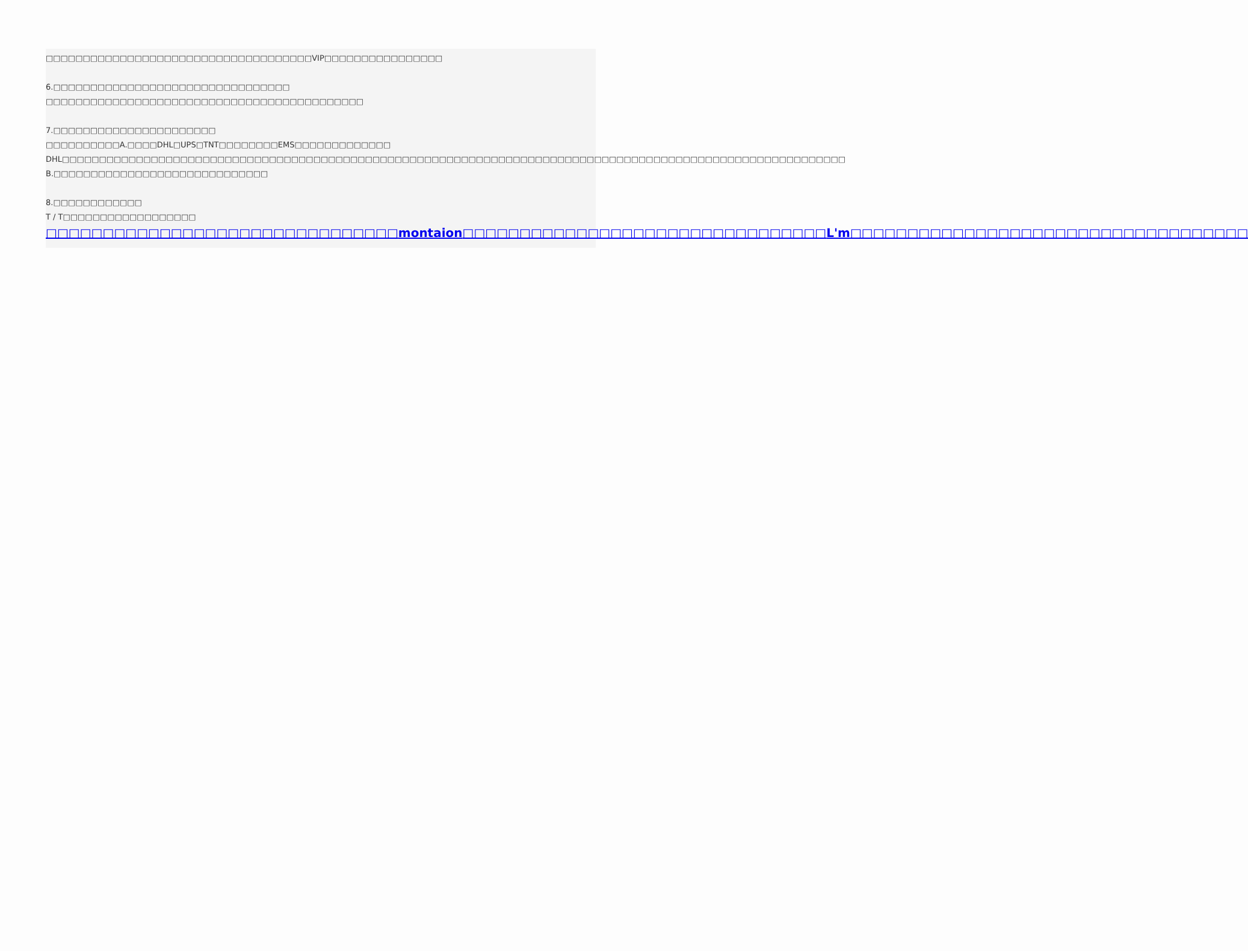□□□□□□□□□□□□□□□□□□□□□□□□□□□□□□□□□□□□VIP□□□□□□□□□□□□□□□□
6.□□□□□□□□□□□□□□□□□□□□□□□□□□□□□□□□
□□□□□□□□□□□□□□□□□□□□□□□□□□□□□□□□□□□□□□□□□□□
7.□□□□□□□□□□□□□□□□□□□□□□
□□□□□□□□□□A.□□□□DHL□UPS□TNT□□□□□□□□EMS□□□□□□□□□□□□□ DHL□□□□□□□□□□□□□□□□□□□□□□□□□□□□□□□□□□□□□□□□□□□□□□□□□□□□□□□□□□□□□□□□□□□□□□□□□□□□□□□□□□□□□□□□□□□□□□□□□□□□□□□□□□
B.□□□□□□□□□□□□□□□□□□□□□□□□□□□□□
8.□□□□□□□□□□□□
T / T□□□□□□□□□□□□□□□□□□
□□□□□□□□□□□□□□□□□□□□□□□□□□□□□□□montaion□□□□□□□□□□□□□□□□□□□□□□□□□□□□□□□□L'm□□□□□□□□□□□□□□□□□□□□□□□□□□□□□□□□□□□